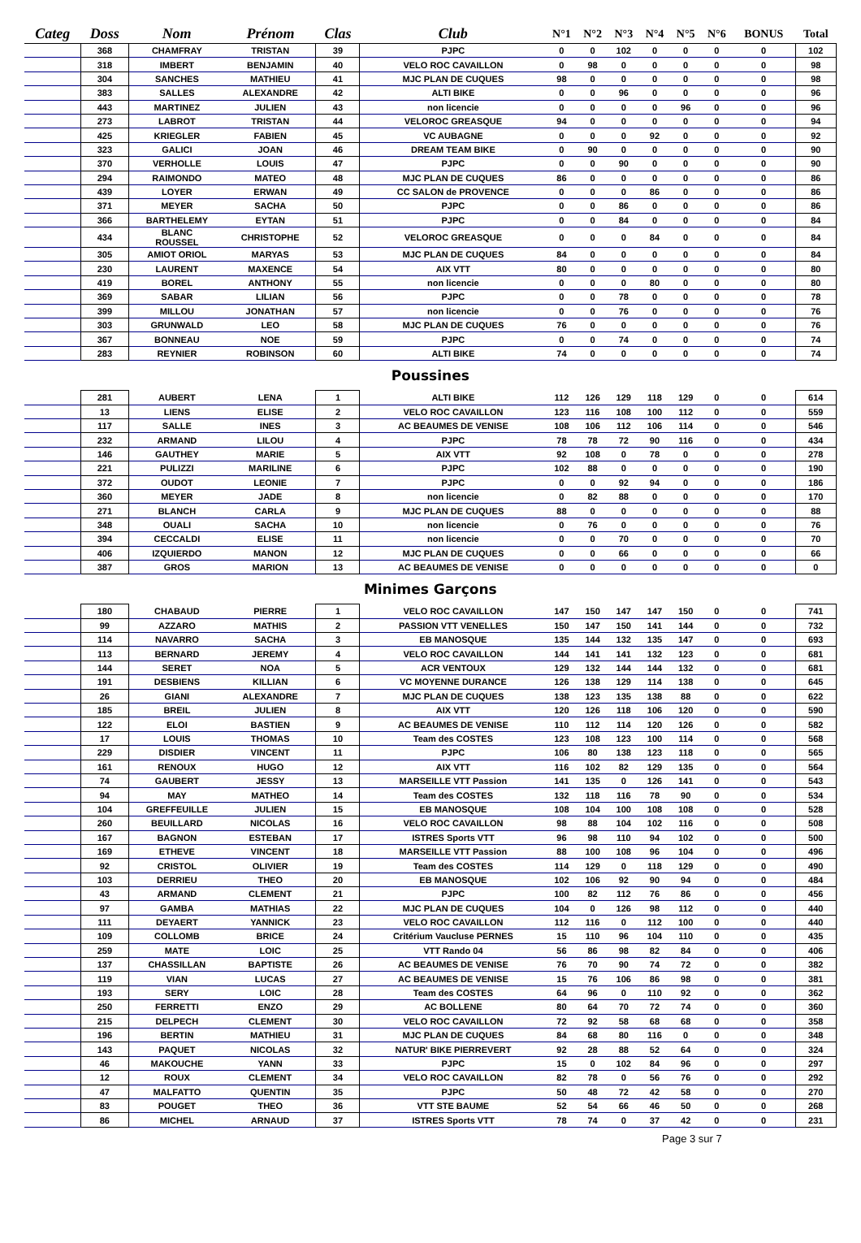| Categ | Doss | Nom | Prénom | Clas | Club | N°1 | N°2 | N°3 | N°4 | N°5 | N°6 | BONUS | Total |
| --- | --- | --- | --- | --- | --- | --- | --- | --- | --- | --- | --- | --- | --- |
| | 368 | CHAMFRAY | TRISTAN | 39 | PJPC | 0 | 0 | 102 | 0 | 0 | 0 | 0 | 102 |
| | 318 | IMBERT | BENJAMIN | 40 | VELO ROC CAVAILLON | 0 | 98 | 0 | 0 | 0 | 0 | 0 | 98 |
| | 304 | SANCHES | MATHIEU | 41 | MJC PLAN DE CUQUES | 98 | 0 | 0 | 0 | 0 | 0 | 0 | 98 |
| | 383 | SALLES | ALEXANDRE | 42 | ALTI BIKE | 0 | 0 | 96 | 0 | 0 | 0 | 0 | 96 |
| | 443 | MARTINEZ | JULIEN | 43 | non licencie | 0 | 0 | 0 | 0 | 96 | 0 | 0 | 96 |
| | 273 | LABROT | TRISTAN | 44 | VELOROC GREASQUE | 94 | 0 | 0 | 0 | 0 | 0 | 0 | 94 |
| | 425 | KRIEGLER | FABIEN | 45 | VC AUBAGNE | 0 | 0 | 0 | 92 | 0 | 0 | 0 | 92 |
| | 323 | GALICI | JOAN | 46 | DREAM TEAM BIKE | 0 | 90 | 0 | 0 | 0 | 0 | 0 | 90 |
| | 370 | VERHOLLE | LOUIS | 47 | PJPC | 0 | 0 | 90 | 0 | 0 | 0 | 0 | 90 |
| | 294 | RAIMONDO | MATEO | 48 | MJC PLAN DE CUQUES | 86 | 0 | 0 | 0 | 0 | 0 | 0 | 86 |
| | 439 | LOYER | ERWAN | 49 | CC SALON de PROVENCE | 0 | 0 | 0 | 86 | 0 | 0 | 0 | 86 |
| | 371 | MEYER | SACHA | 50 | PJPC | 0 | 0 | 86 | 0 | 0 | 0 | 0 | 86 |
| | 366 | BARTHELEMY | EYTAN | 51 | PJPC | 0 | 0 | 84 | 0 | 0 | 0 | 0 | 84 |
| | 434 | BLANC ROUSSEL | CHRISTOPHE | 52 | VELOROC GREASQUE | 0 | 0 | 0 | 84 | 0 | 0 | 0 | 84 |
| | 305 | AMIOT ORIOL | MARYAS | 53 | MJC PLAN DE CUQUES | 84 | 0 | 0 | 0 | 0 | 0 | 0 | 84 |
| | 230 | LAURENT | MAXENCE | 54 | AIX VTT | 80 | 0 | 0 | 0 | 0 | 0 | 0 | 80 |
| | 419 | BOREL | ANTHONY | 55 | non licencie | 0 | 0 | 0 | 80 | 0 | 0 | 0 | 80 |
| | 369 | SABAR | LILIAN | 56 | PJPC | 0 | 0 | 78 | 0 | 0 | 0 | 0 | 78 |
| | 399 | MILLOU | JONATHAN | 57 | non licencie | 0 | 0 | 76 | 0 | 0 | 0 | 0 | 76 |
| | 303 | GRUNWALD | LEO | 58 | MJC PLAN DE CUQUES | 76 | 0 | 0 | 0 | 0 | 0 | 0 | 76 |
| | 367 | BONNEAU | NOE | 59 | PJPC | 0 | 0 | 74 | 0 | 0 | 0 | 0 | 74 |
| | 283 | REYNIER | ROBINSON | 60 | ALTI BIKE | 74 | 0 | 0 | 0 | 0 | 0 | 0 | 74 |
| Poussines | | | | | | | | | | | | | |
| | 281 | AUBERT | LENA | 1 | ALTI BIKE | 112 | 126 | 129 | 118 | 129 | 0 | 0 | 614 |
| | 13 | LIENS | ELISE | 2 | VELO ROC CAVAILLON | 123 | 116 | 108 | 100 | 112 | 0 | 0 | 559 |
| | 117 | SALLE | INES | 3 | AC BEAUMES DE VENISE | 108 | 106 | 112 | 106 | 114 | 0 | 0 | 546 |
| | 232 | ARMAND | LILOU | 4 | PJPC | 78 | 78 | 72 | 90 | 116 | 0 | 0 | 434 |
| | 146 | GAUTHEY | MARIE | 5 | AIX VTT | 92 | 108 | 0 | 78 | 0 | 0 | 0 | 278 |
| | 221 | PULIZZI | MARILINE | 6 | PJPC | 102 | 88 | 0 | 0 | 0 | 0 | 0 | 190 |
| | 372 | OUDOT | LEONIE | 7 | PJPC | 0 | 0 | 92 | 94 | 0 | 0 | 0 | 186 |
| | 360 | MEYER | JADE | 8 | non licencie | 0 | 82 | 88 | 0 | 0 | 0 | 0 | 170 |
| | 271 | BLANCH | CARLA | 9 | MJC PLAN DE CUQUES | 88 | 0 | 0 | 0 | 0 | 0 | 0 | 88 |
| | 348 | OUALI | SACHA | 10 | non licencie | 0 | 76 | 0 | 0 | 0 | 0 | 0 | 76 |
| | 394 | CECCALDI | ELISE | 11 | non licencie | 0 | 0 | 70 | 0 | 0 | 0 | 0 | 70 |
| | 406 | IZQUIERDO | MANON | 12 | MJC PLAN DE CUQUES | 0 | 0 | 66 | 0 | 0 | 0 | 0 | 66 |
| | 387 | GROS | MARION | 13 | AC BEAUMES DE VENISE | 0 | 0 | 0 | 0 | 0 | 0 | 0 | 0 |
| Minimes Garçons | | | | | | | | | | | | | |
| | 180 | CHABAUD | PIERRE | 1 | VELO ROC CAVAILLON | 147 | 150 | 147 | 147 | 150 | 0 | 0 | 741 |
| | 99 | AZZARO | MATHIS | 2 | PASSION VTT VENELLES | 150 | 147 | 150 | 141 | 144 | 0 | 0 | 732 |
| | 114 | NAVARRO | SACHA | 3 | EB MANOSQUE | 135 | 144 | 132 | 135 | 147 | 0 | 0 | 693 |
| | 113 | BERNARD | JEREMY | 4 | VELO ROC CAVAILLON | 144 | 141 | 141 | 132 | 123 | 0 | 0 | 681 |
| | 144 | SERET | NOA | 5 | ACR VENTOUX | 129 | 132 | 144 | 144 | 132 | 0 | 0 | 681 |
| | 191 | DESBIENS | KILLIAN | 6 | VC MOYENNE DURANCE | 126 | 138 | 129 | 114 | 138 | 0 | 0 | 645 |
| | 26 | GIANI | ALEXANDRE | 7 | MJC PLAN DE CUQUES | 138 | 123 | 135 | 138 | 88 | 0 | 0 | 622 |
| | 185 | BREIL | JULIEN | 8 | AIX VTT | 120 | 126 | 118 | 106 | 120 | 0 | 0 | 590 |
| | 122 | ELOI | BASTIEN | 9 | AC BEAUMES DE VENISE | 110 | 112 | 114 | 120 | 126 | 0 | 0 | 582 |
| | 17 | LOUIS | THOMAS | 10 | Team des COSTES | 123 | 108 | 123 | 100 | 114 | 0 | 0 | 568 |
| | 229 | DISDIER | VINCENT | 11 | PJPC | 106 | 80 | 138 | 123 | 118 | 0 | 0 | 565 |
| | 161 | RENOUX | HUGO | 12 | AIX VTT | 116 | 102 | 82 | 129 | 135 | 0 | 0 | 564 |
| | 74 | GAUBERT | JESSY | 13 | MARSEILLE VTT Passion | 141 | 135 | 0 | 126 | 141 | 0 | 0 | 543 |
| | 94 | MAY | MATHEO | 14 | Team des COSTES | 132 | 118 | 116 | 78 | 90 | 0 | 0 | 534 |
| | 104 | GREFFEUILLE | JULIEN | 15 | EB MANOSQUE | 108 | 104 | 100 | 108 | 108 | 0 | 0 | 528 |
| | 260 | BEUILLARD | NICOLAS | 16 | VELO ROC CAVAILLON | 98 | 88 | 104 | 102 | 116 | 0 | 0 | 508 |
| | 167 | BAGNON | ESTEBAN | 17 | ISTRES Sports VTT | 96 | 98 | 110 | 94 | 102 | 0 | 0 | 500 |
| | 169 | ETHEVE | VINCENT | 18 | MARSEILLE VTT Passion | 88 | 100 | 108 | 96 | 104 | 0 | 0 | 496 |
| | 92 | CRISTOL | OLIVIER | 19 | Team des COSTES | 114 | 129 | 0 | 118 | 129 | 0 | 0 | 490 |
| | 103 | DERRIEU | THEO | 20 | EB MANOSQUE | 102 | 106 | 92 | 90 | 94 | 0 | 0 | 484 |
| | 43 | ARMAND | CLEMENT | 21 | PJPC | 100 | 82 | 112 | 76 | 86 | 0 | 0 | 456 |
| | 97 | GAMBA | MATHIAS | 22 | MJC PLAN DE CUQUES | 104 | 0 | 126 | 98 | 112 | 0 | 0 | 440 |
| | 111 | DEYAERT | YANNICK | 23 | VELO ROC CAVAILLON | 112 | 116 | 0 | 112 | 100 | 0 | 0 | 440 |
| | 109 | COLLOMB | BRICE | 24 | Critérium Vaucluse PERNES | 15 | 110 | 96 | 104 | 110 | 0 | 0 | 435 |
| | 259 | MATE | LOIC | 25 | VTT Rando 04 | 56 | 86 | 98 | 82 | 84 | 0 | 0 | 406 |
| | 137 | CHASSILLAN | BAPTISTE | 26 | AC BEAUMES DE VENISE | 76 | 70 | 90 | 74 | 72 | 0 | 0 | 382 |
| | 119 | VIAN | LUCAS | 27 | AC BEAUMES DE VENISE | 15 | 76 | 106 | 86 | 98 | 0 | 0 | 381 |
| | 193 | SERY | LOIC | 28 | Team des COSTES | 64 | 96 | 0 | 110 | 92 | 0 | 0 | 362 |
| | 250 | FERRETTI | ENZO | 29 | AC BOLLENE | 80 | 64 | 70 | 72 | 74 | 0 | 0 | 360 |
| | 215 | DELPECH | CLEMENT | 30 | VELO ROC CAVAILLON | 72 | 92 | 58 | 68 | 68 | 0 | 0 | 358 |
| | 196 | BERTIN | MATHIEU | 31 | MJC PLAN DE CUQUES | 84 | 68 | 80 | 116 | 0 | 0 | 0 | 348 |
| | 143 | PAQUET | NICOLAS | 32 | NATUR' BIKE PIERREVERT | 92 | 28 | 88 | 52 | 64 | 0 | 0 | 324 |
| | 46 | MAKOUCHE | YANN | 33 | PJPC | 15 | 0 | 102 | 84 | 96 | 0 | 0 | 297 |
| | 12 | ROUX | CLEMENT | 34 | VELO ROC CAVAILLON | 82 | 78 | 0 | 56 | 76 | 0 | 0 | 292 |
| | 47 | MALFATTO | QUENTIN | 35 | PJPC | 50 | 48 | 72 | 42 | 58 | 0 | 0 | 270 |
| | 83 | POUGET | THEO | 36 | VTT STE BAUME | 52 | 54 | 66 | 46 | 50 | 0 | 0 | 268 |
| | 86 | MICHEL | ARNAUD | 37 | ISTRES Sports VTT | 78 | 74 | 0 | 37 | 42 | 0 | 0 | 231 |
Page 3 sur 7